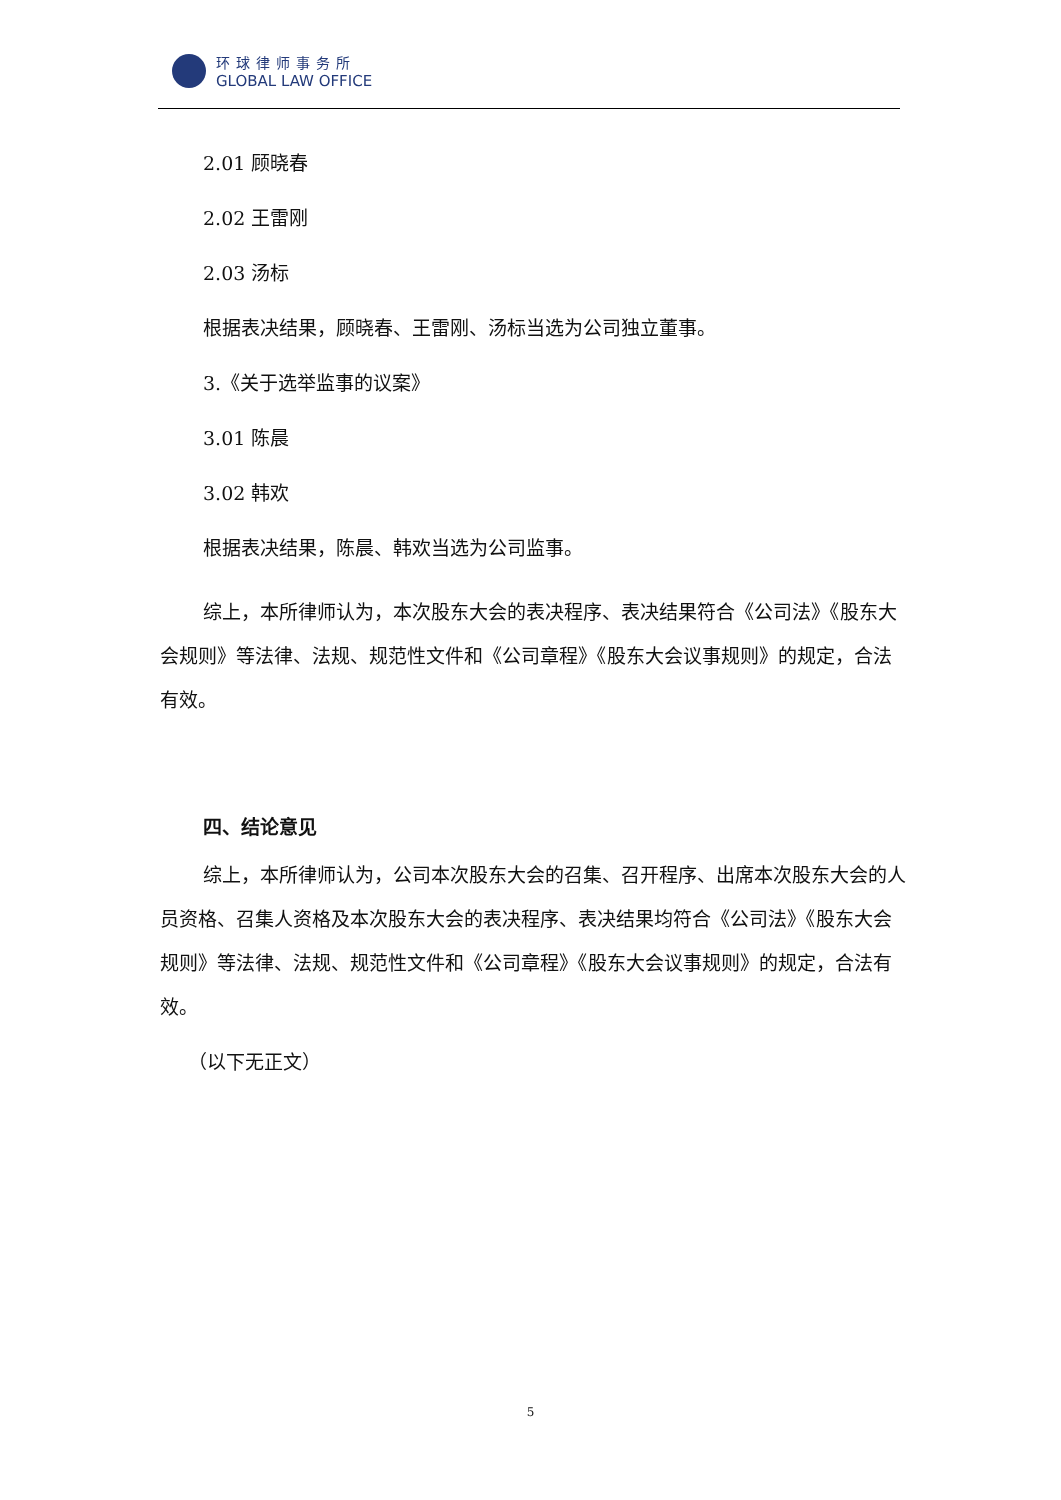环球律师事务所
GLOBAL LAW OFFICE
2.01 顾晓春
2.02 王雷刚
2.03 汤标
根据表决结果，顾晓春、王雷刚、汤标当选为公司独立董事。
3.《关于选举监事的议案》
3.01 陈晨
3.02 韩欢
根据表决结果，陈晨、韩欢当选为公司监事。
综上，本所律师认为，本次股东大会的表决程序、表决结果符合《公司法》《股东大会规则》等法律、法规、规范性文件和《公司章程》《股东大会议事规则》的规定，合法有效。
四、结论意见
综上，本所律师认为，公司本次股东大会的召集、召开程序、出席本次股东大会的人员资格、召集人资格及本次股东大会的表决程序、表决结果均符合《公司法》《股东大会规则》等法律、法规、规范性文件和《公司章程》《股东大会议事规则》的规定，合法有效。
（以下无正文）
5